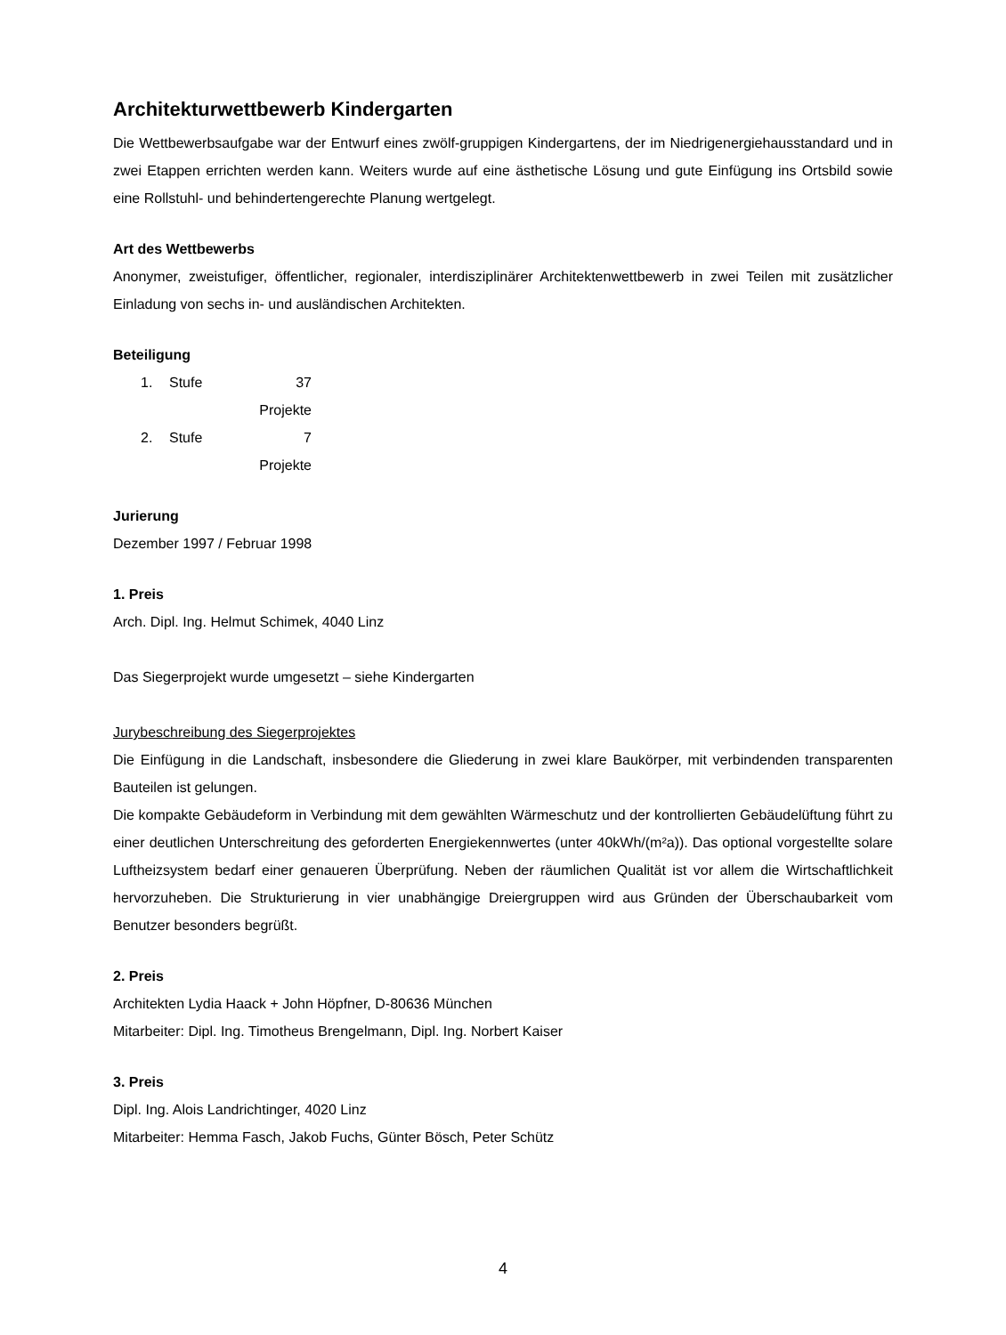Architekturwettbewerb Kindergarten
Die Wettbewerbsaufgabe war der Entwurf eines zwölf-gruppigen Kindergartens, der im Niedrigenergiehausstandard und in zwei Etappen errichten werden kann. Weiters wurde auf eine ästhetische Lösung und gute Einfügung ins Ortsbild sowie eine Rollstuhl- und behindertengerechte Planung wertgelegt.
Art des Wettbewerbs
Anonymer, zweistufiger, öffentlicher, regionaler, interdisziplinärer Architektenwettbewerb in zwei Teilen mit zusätzlicher Einladung von sechs in- und ausländischen Architekten.
Beteiligung
1. Stufe 37 Projekte
2. Stufe 7 Projekte
Jurierung
Dezember 1997 / Februar 1998
1. Preis
Arch. Dipl. Ing. Helmut Schimek, 4040 Linz
Das Siegerprojekt wurde umgesetzt – siehe Kindergarten
Jurybeschreibung des Siegerprojektes
Die Einfügung in die Landschaft, insbesondere die Gliederung in zwei klare Baukörper, mit verbindenden transparenten Bauteilen ist gelungen.
Die kompakte Gebäudeform in Verbindung mit dem gewählten Wärmeschutz und der kontrollierten Gebäudelüftung führt zu einer deutlichen Unterschreitung des geforderten Energiekennwertes (unter 40kWh/(m²a)). Das optional vorgestellte solare Luftheizsystem bedarf einer genaueren Überprüfung. Neben der räumlichen Qualität ist vor allem die Wirtschaftlichkeit hervorzuheben. Die Strukturierung in vier unabhängige Dreiergruppen wird aus Gründen der Überschaubarkeit vom Benutzer besonders begrüßt.
2. Preis
Architekten Lydia Haack + John Höpfner, D-80636 München
Mitarbeiter: Dipl. Ing. Timotheus Brengelmann, Dipl. Ing. Norbert Kaiser
3. Preis
Dipl. Ing. Alois Landrichtinger, 4020 Linz
Mitarbeiter: Hemma Fasch, Jakob Fuchs, Günter Bösch, Peter Schütz
4